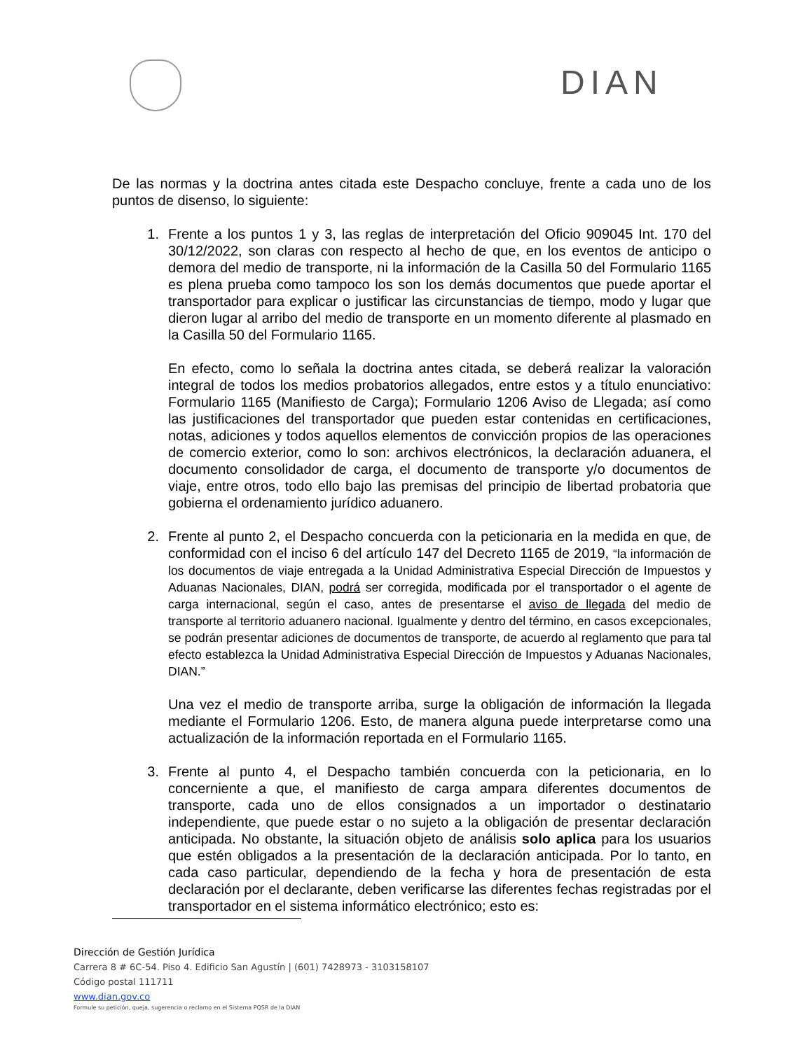DIAN
De las normas y la doctrina antes citada este Despacho concluye, frente a cada uno de los puntos de disenso, lo siguiente:
1. Frente a los puntos 1 y 3, las reglas de interpretación del Oficio 909045 Int. 170 del 30/12/2022, son claras con respecto al hecho de que, en los eventos de anticipo o demora del medio de transporte, ni la información de la Casilla 50 del Formulario 1165 es plena prueba como tampoco los son los demás documentos que puede aportar el transportador para explicar o justificar las circunstancias de tiempo, modo y lugar que dieron lugar al arribo del medio de transporte en un momento diferente al plasmado en la Casilla 50 del Formulario 1165.
En efecto, como lo señala la doctrina antes citada, se deberá realizar la valoración integral de todos los medios probatorios allegados, entre estos y a título enunciativo: Formulario 1165 (Manifiesto de Carga); Formulario 1206 Aviso de Llegada; así como las justificaciones del transportador que pueden estar contenidas en certificaciones, notas, adiciones y todos aquellos elementos de convicción propios de las operaciones de comercio exterior, como lo son: archivos electrónicos, la declaración aduanera, el documento consolidador de carga, el documento de transporte y/o documentos de viaje, entre otros, todo ello bajo las premisas del principio de libertad probatoria que gobierna el ordenamiento jurídico aduanero.
2. Frente al punto 2, el Despacho concuerda con la peticionaria en la medida en que, de conformidad con el inciso 6 del artículo 147 del Decreto 1165 de 2019, “la información de los documentos de viaje entregada a la Unidad Administrativa Especial Dirección de Impuestos y Aduanas Nacionales, DIAN, podrá ser corregida, modificada por el transportador o el agente de carga internacional, según el caso, antes de presentarse el aviso de llegada del medio de transporte al territorio aduanero nacional. Igualmente y dentro del término, en casos excepcionales, se podrán presentar adiciones de documentos de transporte, de acuerdo al reglamento que para tal efecto establezca la Unidad Administrativa Especial Dirección de Impuestos y Aduanas Nacionales, DIAN.”
Una vez el medio de transporte arriba, surge la obligación de información la llegada mediante el Formulario 1206. Esto, de manera alguna puede interpretarse como una actualización de la información reportada en el Formulario 1165.
3. Frente al punto 4, el Despacho también concuerda con la peticionaria, en lo concerniente a que, el manifiesto de carga ampara diferentes documentos de transporte, cada uno de ellos consignados a un importador o destinatario independiente, que puede estar o no sujeto a la obligación de presentar declaración anticipada. No obstante, la situación objeto de análisis solo aplica para los usuarios que estén obligados a la presentación de la declaración anticipada. Por lo tanto, en cada caso particular, dependiendo de la fecha y hora de presentación de esta declaración por el declarante, deben verificarse las diferentes fechas registradas por el transportador en el sistema informático electrónico; esto es:
Dirección de Gestión Jurídica
Carrera 8 # 6C-54. Piso 4. Edificio San Agustín | (601) 7428973 - 3103158107
Código postal 111711
www.dian.gov.co
Formule su petición, queja, sugerencia o reclamo en el Sistema PQSR de la DIAN